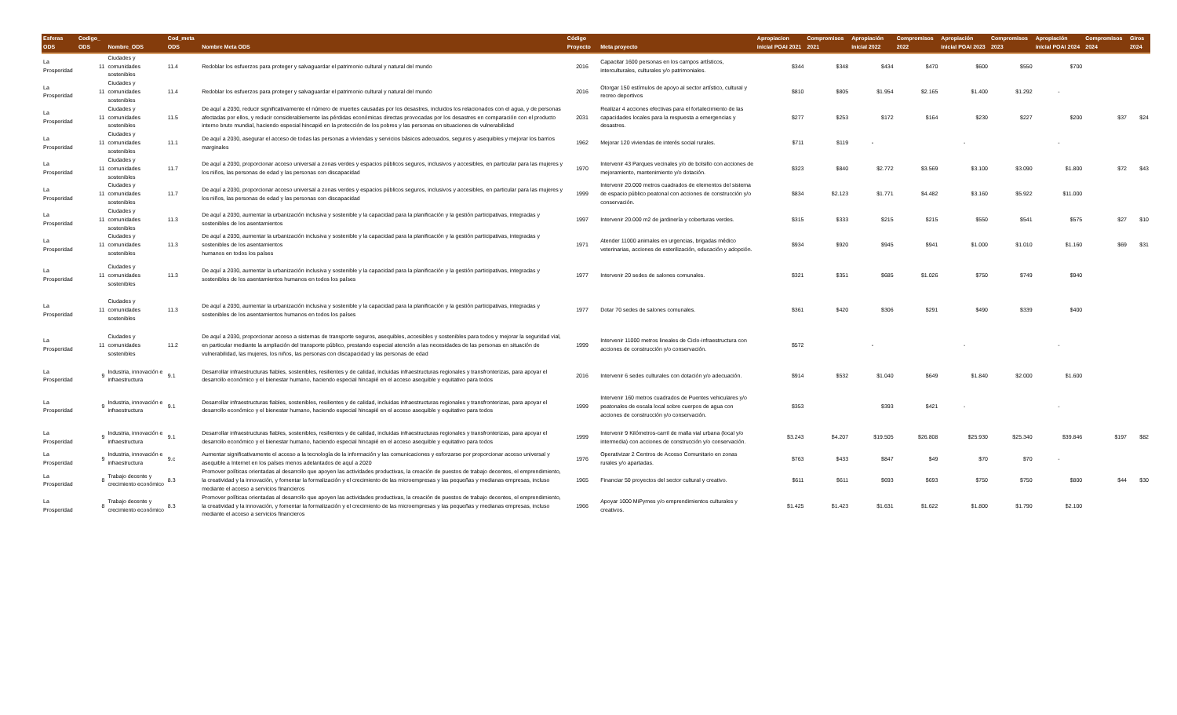| Esferas ODS | Codigo_ ODS | Nombre_ODS | Cod_meta ODS | Nombre Meta ODS | Código Proyecto | Meta proyecto | Apropiacion inicial POAI 2021 | Compromisos 2021 | Apropiación inicial 2022 | Compromisos 2022 | Apropiación inicial POAI 2023 | Compromisos 2023 | Apropiación inicial POAI 2024 | Compromisos 2024 | Giros 2024 |
| --- | --- | --- | --- | --- | --- | --- | --- | --- | --- | --- | --- | --- | --- | --- | --- |
| La Prosperidad | 11 | Ciudades y comunidades sostenibles | 11.4 | Redoblar los esfuerzos para proteger y salvaguardar el patrimonio cultural y natural del mundo | 2016 | Capacitar 1600 personas en los campos artísticos, interculturales, culturales y/o patrimoniales. | $344 | $348 | $434 | $470 | $600 | $550 | $700 | | |
| La Prosperidad | 11 | Ciudades y comunidades sostenibles | 11.4 | Redoblar los esfuerzos para proteger y salvaguardar el patrimonio cultural y natural del mundo | 2016 | Otorgar 150 estímulos de apoyo al sector artístico, cultural y recreo deportivos | $810 | $805 | $1.954 | $2.165 | $1.400 | $1.292 | - | | |
| La Prosperidad | 11 | Ciudades y comunidades sostenibles | 11.5 | De aquí a 2030, reducir significativamente el número de muertes causadas por los desastres, incluidos los relacionados con el agua, y de personas afectadas por ellos, y reducir considerablemente las pérdidas económicas directas provocadas por los desastres en comparación con el producto interno bruto mundial, haciendo especial hincapié en la protección de los pobres y las personas en situaciones de vulnerabilidad | 2031 | Realizar 4 acciones efectivas para el fortalecimiento de las capacidades locales para la respuesta a emergencias y desastres. | $277 | $253 | $172 | $164 | $230 | $227 | $200 | $37 | $24 |
| La Prosperidad | 11 | Ciudades y comunidades sostenibles | 11.1 | De aquí a 2030, asegurar el acceso de todas las personas a viviendas y servicios básicos adecuados, seguros y asequibles y mejorar los barrios marginales | 1962 | Mejorar 120 viviendas de interés social rurales. | $711 | $119 | - | | - | | - | | |
| La Prosperidad | 11 | Ciudades y comunidades sostenibles | 11.7 | De aquí a 2030, proporcionar acceso universal a zonas verdes y espacios públicos seguros, inclusivos y accesibles, en particular para las mujeres y los niños, las personas de edad y las personas con discapacidad | 1970 | Intervenir 43 Parques vecinales y/o de bolsillo con acciones de mejoramiento, mantenimiento y/o dotación. | $323 | $840 | $2.772 | $3.569 | $3.100 | $3.090 | $1.800 | $72 | $43 |
| La Prosperidad | 11 | Ciudades y comunidades sostenibles | 11.7 | De aquí a 2030, proporcionar acceso universal a zonas verdes y espacios públicos seguros, inclusivos y accesibles, en particular para las mujeres y los niños, las personas de edad y las personas con discapacidad | 1999 | Intervenir 20.000 metros cuadrados de elementos del sistema de espacio público peatonal con acciones de construcción y/o conservación. | $834 | $2.123 | $1.771 | $4.482 | $3.160 | $5.922 | $11.000 | | |
| La Prosperidad | 11 | Ciudades y comunidades sostenibles | 11.3 | De aquí a 2030, aumentar la urbanización inclusiva y sostenible y la capacidad para la planificación y la gestión participativas, integradas y sostenibles de los asentamientos | 1997 | Intervenir 20.000 m2 de jardinería y coberturas verdes. | $315 | $333 | $215 | $215 | $550 | $541 | $575 | $27 | $10 |
| La Prosperidad | 11 | Ciudades y comunidades sostenibles | 11.3 | De aquí a 2030, aumentar la urbanización inclusiva y sostenible y la capacidad para la planificación y la gestión participativas, integradas y sostenibles de los asentamientos humanos en todos los países | 1971 | Atender 11000 animales en urgencias, brigadas médico veterinarias, acciones de esterilización, educación y adopción. | $934 | $920 | $945 | $941 | $1.000 | $1.010 | $1.160 | $69 | $31 |
| La Prosperidad | 11 | Ciudades y comunidades sostenibles | 11.3 | De aquí a 2030, aumentar la urbanización inclusiva y sostenible y la capacidad para la planificación y la gestión participativas, integradas y sostenibles de los asentamientos humanos en todos los países | 1977 | Intervenir 20 sedes de salones comunales. | $321 | $351 | $685 | $1.026 | $750 | $749 | $940 | | |
| La Prosperidad | 11 | Ciudades y comunidades sostenibles | 11.3 | De aquí a 2030, aumentar la urbanización inclusiva y sostenible y la capacidad para la planificación y la gestión participativas, integradas y sostenibles de los asentamientos humanos en todos los países | 1977 | Dotar 70 sedes de salones comunales. | $361 | $420 | $306 | $291 | $490 | $339 | $400 | | |
| La Prosperidad | 11 | Ciudades y comunidades sostenibles | 11.2 | De aquí a 2030, proporcionar acceso a sistemas de transporte seguros, asequibles, accesibles y sostenibles para todos y mejorar la seguridad vial, en particular mediante la ampliación del transporte público, prestando especial atención a las necesidades de las personas en situación de vulnerabilidad, las mujeres, los niños, las personas con discapacidad y las personas de edad | 1999 | Intervenir 11000 metros lineales de Ciclo-infraestructura con acciones de construcción y/o conservación. | $572 | | - | | - | | - | | |
| La Prosperidad | 9 | Industria, innovación e infraestructura | 9.1 | Desarrollar infraestructuras fiables, sostenibles, resilientes y de calidad, incluidas infraestructuras regionales y transfronterizas, para apoyar el desarrollo económico y el bienestar humano, haciendo especial hincapié en el acceso asequible y equitativo para todos | 2016 | Intervenir 6 sedes culturales con dotación y/o adecuación. | $914 | $532 | $1.040 | $649 | $1.840 | $2.000 | $1.600 | | |
| La Prosperidad | 9 | Industria, innovación e infraestructura | 9.1 | Desarrollar infraestructuras fiables, sostenibles, resilientes y de calidad, incluidas infraestructuras regionales y transfronterizas, para apoyar el desarrollo económico y el bienestar humano, haciendo especial hincapié en el acceso asequible y equitativo para todos | 1999 | Intervenir 160 metros cuadrados de Puentes vehiculares y/o peatonales de escala local sobre cuerpos de agua con acciones de construcción y/o conservación. | $353 | | $393 | $421 | - | | - | | |
| La Prosperidad | 9 | Industria, innovación e infraestructura | 9.1 | Desarrollar infraestructuras fiables, sostenibles, resilientes y de calidad, incluidas infraestructuras regionales y transfronterizas, para apoyar el desarrollo económico y el bienestar humano, haciendo especial hincapié en el acceso asequible y equitativo para todos | 1999 | Intervenir 9 Kilómetros-carril de malla vial urbana (local y/o intermedia) con acciones de construcción y/o conservación. | $3.243 | $4.207 | $19.505 | $26.808 | $25.930 | $25.340 | $39.846 | $197 | $82 |
| La Prosperidad | 9 | Industria, innovación e infraestructura | 9.c | Aumentar significativamente el acceso a la tecnología de la información y las comunicaciones y esforzarse por proporcionar acceso universal y asequible a Internet en los países menos adelantados de aquí a 2020 | 1976 | Operativizar 2 Centros de Acceso Comunitario en zonas rurales y/o apartadas. | $763 | $433 | $847 | $49 | $70 | $70 | - | | |
| La Prosperidad | 8 | Trabajo decente y crecimiento económico | 8.3 | Promover políticas orientadas al desarrollo que apoyen las actividades productivas, la creación de puestos de trabajo decentes, el emprendimiento, la creatividad y la innovación, y fomentar la formalización y el crecimiento de las microempresas y las pequeñas y medianas empresas, incluso mediante el acceso a servicios financieros | 1965 | Financiar 50 proyectos del sector cultural y creativo. | $611 | $611 | $693 | $693 | $750 | $750 | $800 | $44 | $30 |
| La Prosperidad | 8 | Trabajo decente y crecimiento económico | 8.3 | Promover políticas orientadas al desarrollo que apoyen las actividades productivas, la creación de puestos de trabajo decentes, el emprendimiento, la creatividad y la innovación, y fomentar la formalización y el crecimiento de las microempresas y las pequeñas y medianas empresas, incluso mediante el acceso a servicios financieros | 1966 | Apoyar 1000 MiPymes y/o emprendimientos culturales y creativos. | $1.425 | $1.423 | $1.631 | $1.622 | $1.800 | $1.790 | $2.100 | | |